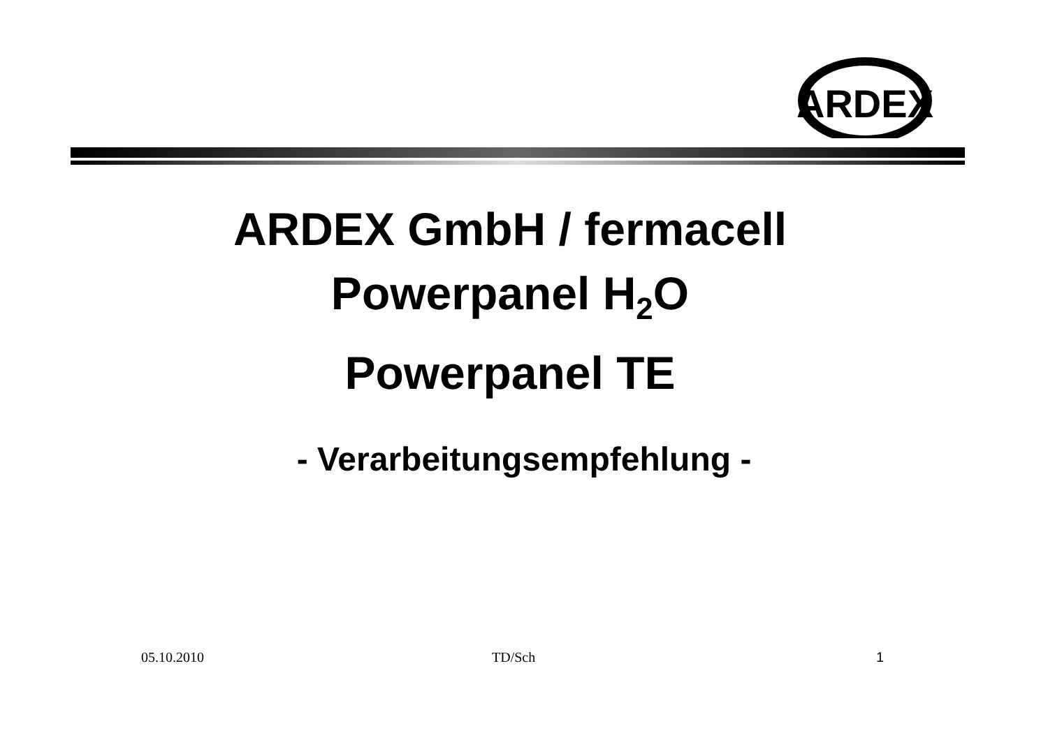ARDEX
ARDEX GmbH / fermacell
Powerpanel H<sub>2</sub>O
Powerpanel TE
- Verarbeitungsempfehlung -
05.10.2010 TD/Sch 1